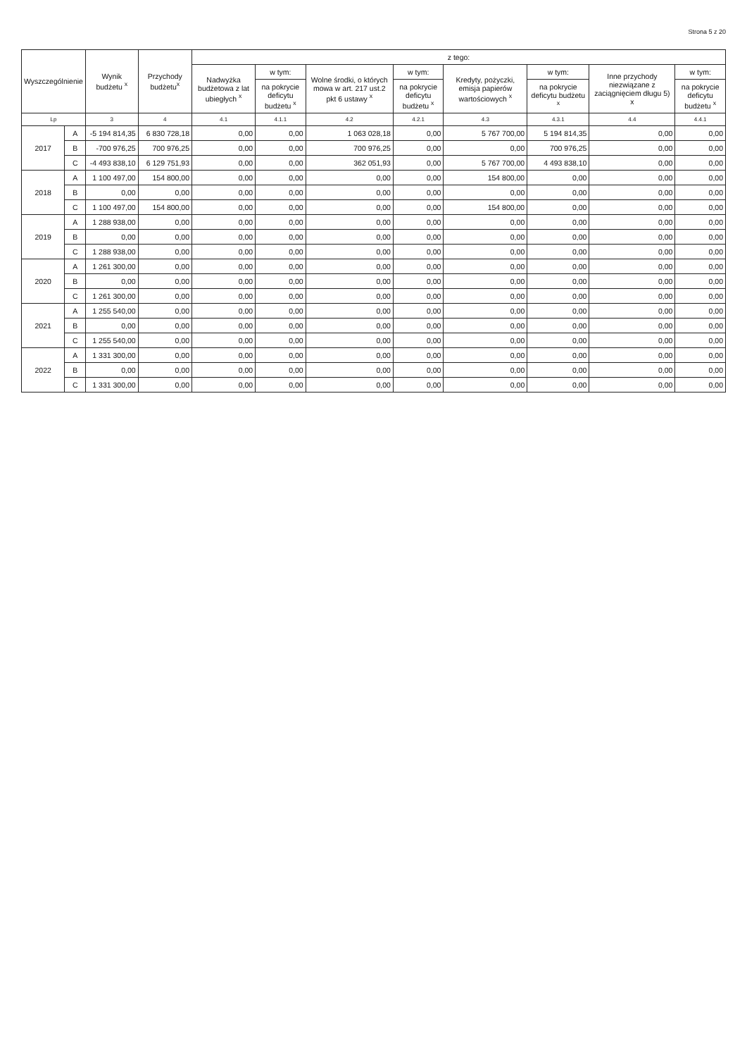Strona 5 z 20
| Wyszczególnienie | | Wynik budżetu <sup>x</sup> | Przychody budżetu<sup>x</sup> | z tego: | | | | | | | |
| --- | --- | --- | --- | --- | --- | --- | --- | --- | --- | --- | --- |
| | | | | Nadwyżka budżetowa z lat ubiegłych <sup>x</sup> | w tym: | Wolne środki, o których mowa w art. 217 ust.2 pkt 6 ustawy <sup>x</sup> | w tym: | Kredyty, pożyczki, emisja papierów wartościowych <sup>x</sup> | w tym: | Inne przychody niezwiązane z zaciągnięciem długu 5) x | w tym: |
| | | | | | na pokrycie deficytu budżetu <sup>x</sup> | | na pokrycie deficytu budżetu <sup>x</sup> | | na pokrycie deficytu budżetu <sup>x</sup> | | na pokrycie deficytu budżetu <sup>x</sup> |
| Lp | | 3 | 4 | 4.1 | 4.1.1 | 4.2 | 4.2.1 | 4.3 | 4.3.1 | 4.4 | 4.4.1 |
| 2017 | A | -5 194 814,35 | 6 830 728,18 | 0,00 | 0,00 | 1 063 028,18 | 0,00 | 5 767 700,00 | 5 194 814,35 | 0,00 | 0,00 |
| | B | -700 976,25 | 700 976,25 | 0,00 | 0,00 | 700 976,25 | 0,00 | 0,00 | 700 976,25 | 0,00 | 0,00 |
| | C | -4 493 838,10 | 6 129 751,93 | 0,00 | 0,00 | 362 051,93 | 0,00 | 5 767 700,00 | 4 493 838,10 | 0,00 | 0,00 |
| 2018 | A | 1 100 497,00 | 154 800,00 | 0,00 | 0,00 | 0,00 | 0,00 | 154 800,00 | 0,00 | 0,00 | 0,00 |
| | B | 0,00 | 0,00 | 0,00 | 0,00 | 0,00 | 0,00 | 0,00 | 0,00 | 0,00 | 0,00 |
| | C | 1 100 497,00 | 154 800,00 | 0,00 | 0,00 | 0,00 | 0,00 | 154 800,00 | 0,00 | 0,00 | 0,00 |
| 2019 | A | 1 288 938,00 | 0,00 | 0,00 | 0,00 | 0,00 | 0,00 | 0,00 | 0,00 | 0,00 | 0,00 |
| | B | 0,00 | 0,00 | 0,00 | 0,00 | 0,00 | 0,00 | 0,00 | 0,00 | 0,00 | 0,00 |
| | C | 1 288 938,00 | 0,00 | 0,00 | 0,00 | 0,00 | 0,00 | 0,00 | 0,00 | 0,00 | 0,00 |
| 2020 | A | 1 261 300,00 | 0,00 | 0,00 | 0,00 | 0,00 | 0,00 | 0,00 | 0,00 | 0,00 | 0,00 |
| | B | 0,00 | 0,00 | 0,00 | 0,00 | 0,00 | 0,00 | 0,00 | 0,00 | 0,00 | 0,00 |
| | C | 1 261 300,00 | 0,00 | 0,00 | 0,00 | 0,00 | 0,00 | 0,00 | 0,00 | 0,00 | 0,00 |
| 2021 | A | 1 255 540,00 | 0,00 | 0,00 | 0,00 | 0,00 | 0,00 | 0,00 | 0,00 | 0,00 | 0,00 |
| | B | 0,00 | 0,00 | 0,00 | 0,00 | 0,00 | 0,00 | 0,00 | 0,00 | 0,00 | 0,00 |
| | C | 1 255 540,00 | 0,00 | 0,00 | 0,00 | 0,00 | 0,00 | 0,00 | 0,00 | 0,00 | 0,00 |
| 2022 | A | 1 331 300,00 | 0,00 | 0,00 | 0,00 | 0,00 | 0,00 | 0,00 | 0,00 | 0,00 | 0,00 |
| | B | 0,00 | 0,00 | 0,00 | 0,00 | 0,00 | 0,00 | 0,00 | 0,00 | 0,00 | 0,00 |
| | C | 1 331 300,00 | 0,00 | 0,00 | 0,00 | 0,00 | 0,00 | 0,00 | 0,00 | 0,00 | 0,00 |